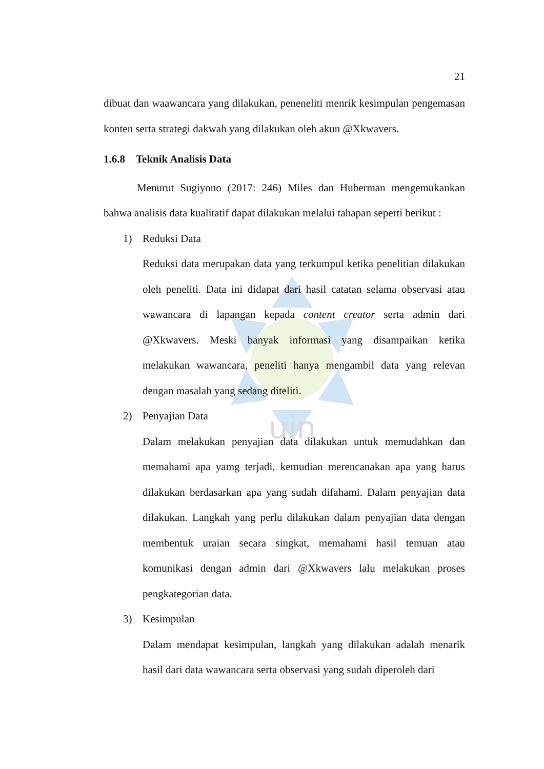uin
21
dibuat dan waawancara yang dilakukan, peneneliti menrik kesimpulan pengemasan konten serta strategi dakwah yang dilakukan oleh akun @Xkwavers.
1.6.8 Teknik Analisis Data
Menurut Sugiyono (2017: 246) Miles dan Huberman mengemukankan bahwa analisis data kualitatif dapat dilakukan melalui tahapan seperti berikut :
1) Reduksi Data
Reduksi data merupakan data yang terkumpul ketika penelitian dilakukan oleh peneliti. Data ini didapat dari hasil catatan selama observasi atau wawancara di lapangan kepada content creator serta admin dari @Xkwavers. Meski banyak informasi yang disampaikan ketika melakukan wawancara, peneliti hanya mengambil data yang relevan dengan masalah yang sedang diteliti.
2) Penyajian Data
Dalam melakukan penyajian data dilakukan untuk memudahkan dan memahami apa yamg terjadi, kemudian merencanakan apa yang harus dilakukan berdasarkan apa yang sudah difahami. Dalam penyajian data dilakukan. Langkah yang perlu dilakukan dalam penyajian data dengan membentuk uraian secara singkat, memahami hasil temuan atau komunikasi dengan admin dari @Xkwavers lalu melakukan proses pengkategorian data.
3) Kesimpulan
Dalam mendapat kesimpulan, langkah yang dilakukan adalah menarik hasil dari data wawancara serta observasi yang sudah diperoleh dari